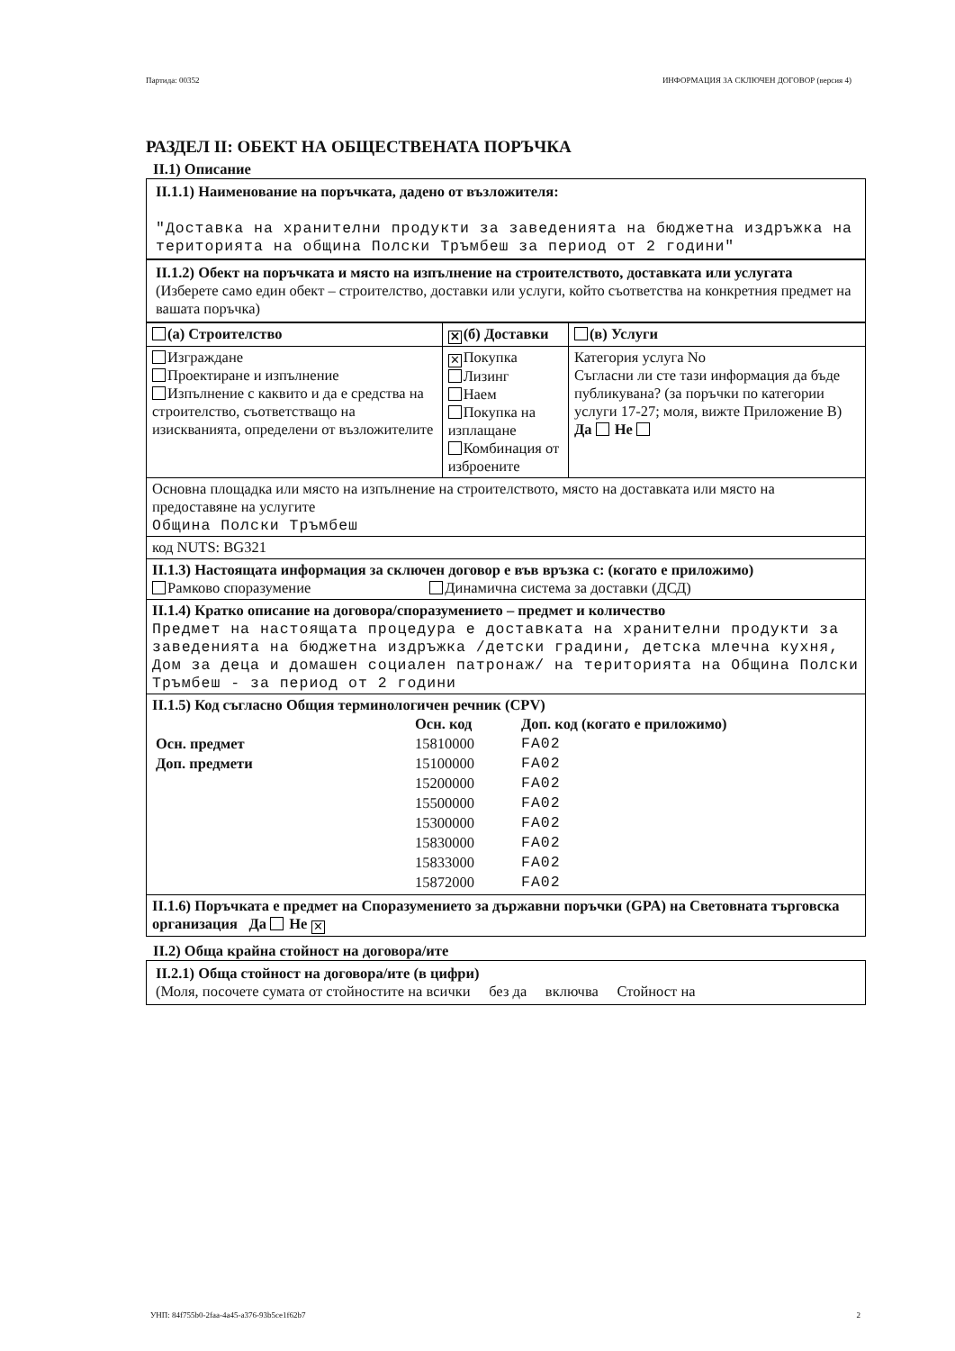Партида: 00352 ИНФОРМАЦИЯ ЗА СКЛЮЧЕН ДОГОВОР (версия 4)
РАЗДЕЛ II: ОБЕКТ НА ОБЩЕСТВЕНАТА ПОРЪЧКА
II.1) Описание
II.1.1) Наименование на поръчката, дадено от възложителя:
"Доставка на хранителни продукти за заведенията на бюджетна издръжка на територията на община Полски Тръмбеш за период от 2 години"
II.1.2) Обект на поръчката и място на изпълнение на строителството, доставката или услугата
(Изберете само един обект – строителство, доставки или услуги, който съответства на конкретния предмет на вашата поръчка)
| (а) Строителство | ✕ (б) Доставки | (в) Услуги |
| --- | --- | --- |
| Изграждане Проектиране и изпълнение Изпълнение с каквито и да е средства на строителство, съответстващо на изискванията, определени от възложителите | ✕ Покупка Лизинг Наем Покупка на изплащане Комбинация от изброените | Категория услуга No Съгласни ли сте тази информация да бъде публикувана? (за поръчки по категории услуги 17-27; моля, вижте Приложение В) Да Не |
| Основна площадка или място на изпълнение на строителството, място на доставката или място на предоставяне на услугите Община Полски Тръмбеш | | |
| код NUTS: BG321 | | |
| II.1.3) Настоящата информация за сключен договор е във връзка с: (когато е приложимо) Рамково споразумение Динамична система за доставки (ДСД) | | |
| II.1.4) Кратко описание на договора/споразумението – предмет и количество Предмет на настоящата процедура е доставката на хранителни продукти за заведенията на бюджетна издръжка /детски градини, детска млечна кухня, Дом за деца и домашен социален патронаж/ на територията на Община Полски Тръмбеш - за период от 2 години | | |
| II.1.5) Код съгласно Общия терминологичен речник (CPV) / / Осн. код / Доп. код (когато е приложимо) / / Осн. предмет / 15810000 / FA02 / / Доп. предмети / 15100000 / FA02 / / / 15200000 / FA02 / / / 15500000 / FA02 / / / 15300000 / FA02 / / / 15830000 / FA02 / / / 15833000 / FA02 / / / 15872000 / FA02 / | | |
| II.1.6) Поръчката е предмет на Споразумението за държавни поръчки (GPA) на Световната търговска организация Да Не ✕ | | |
II.2) Обща крайна стойност на договора/ите
II.2.1) Обща стойност на договора/ите (в цифри)
(Моля, посочете сумата от стойностите на всички без да включва Стойност на
УНП: 84f755b0-2faa-4a45-a376-93b5ce1f62b7 2